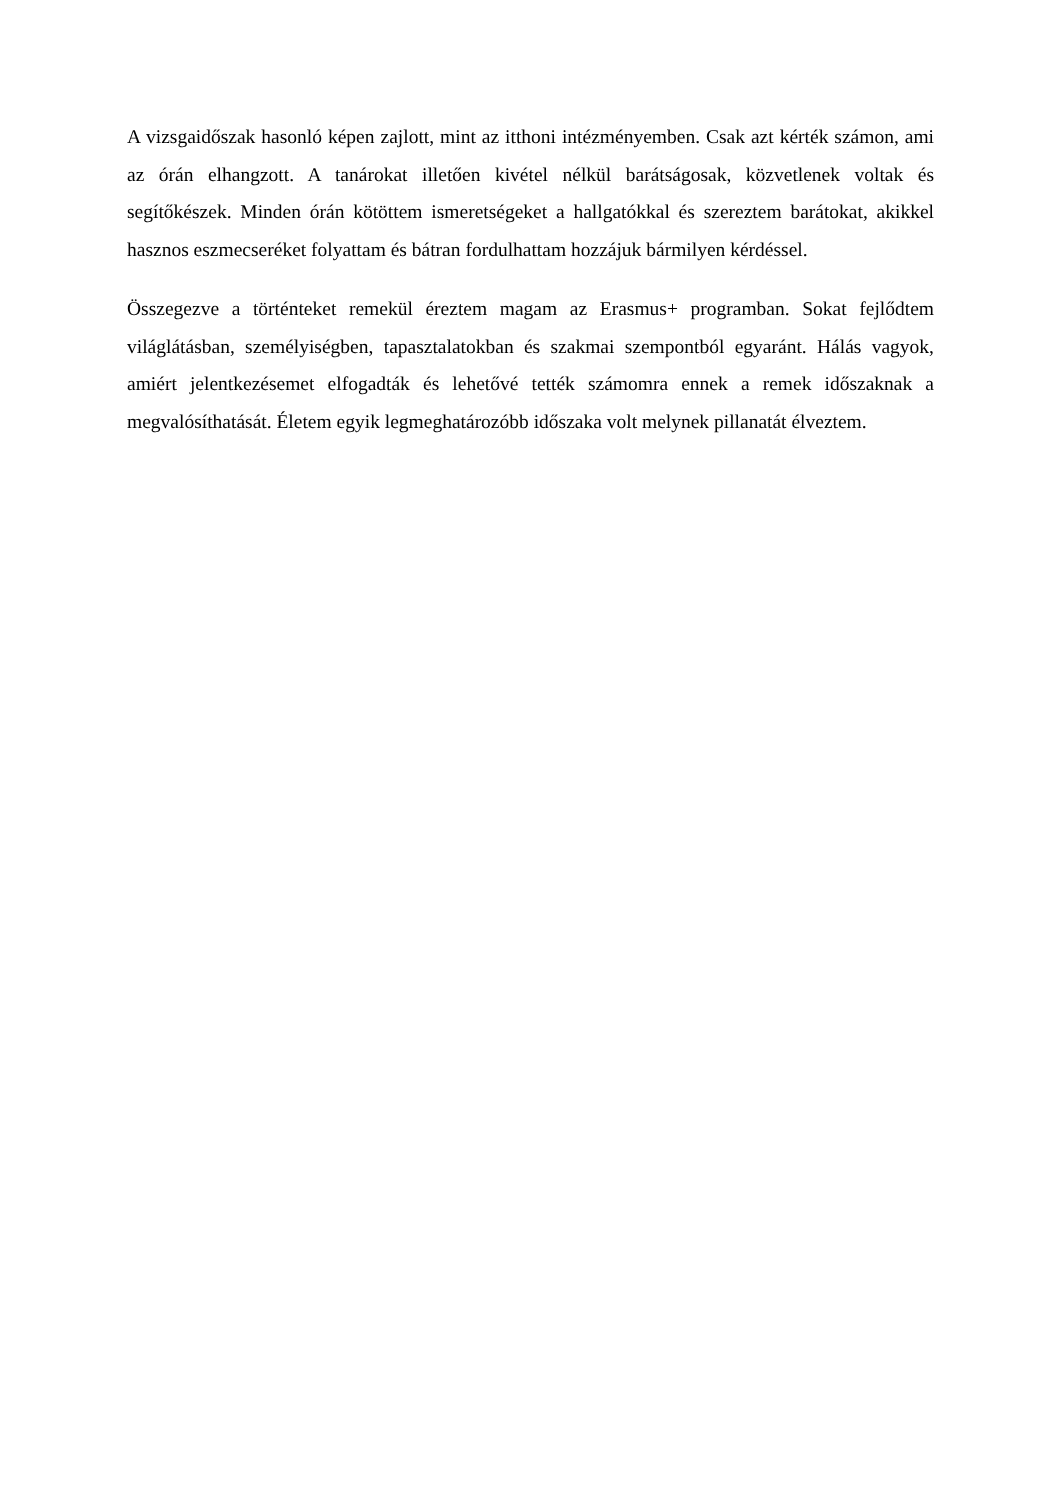A vizsgaidőszak hasonló képen zajlott, mint az itthoni intézményemben. Csak azt kérték számon, ami az órán elhangzott. A tanárokat illetően kivétel nélkül barátságosak, közvetlenek voltak és segítőkészek. Minden órán kötöttem ismeretségeket a hallgatókkal és szereztem barátokat, akikkel hasznos eszmecseréket folyattam és bátran fordulhattam hozzájuk bármilyen kérdéssel.
Összegezve a történteket remekül éreztem magam az Erasmus+ programban. Sokat fejlődtem világlátásban, személyiségben, tapasztalatokban és szakmai szempontból egyaránt. Hálás vagyok, amiért jelentkezésemet elfogadták és lehetővé tették számomra ennek a remek időszaknak a megvalósíthatását. Életem egyik legmeghatározóbb időszaka volt melynek pillanatát élveztem.